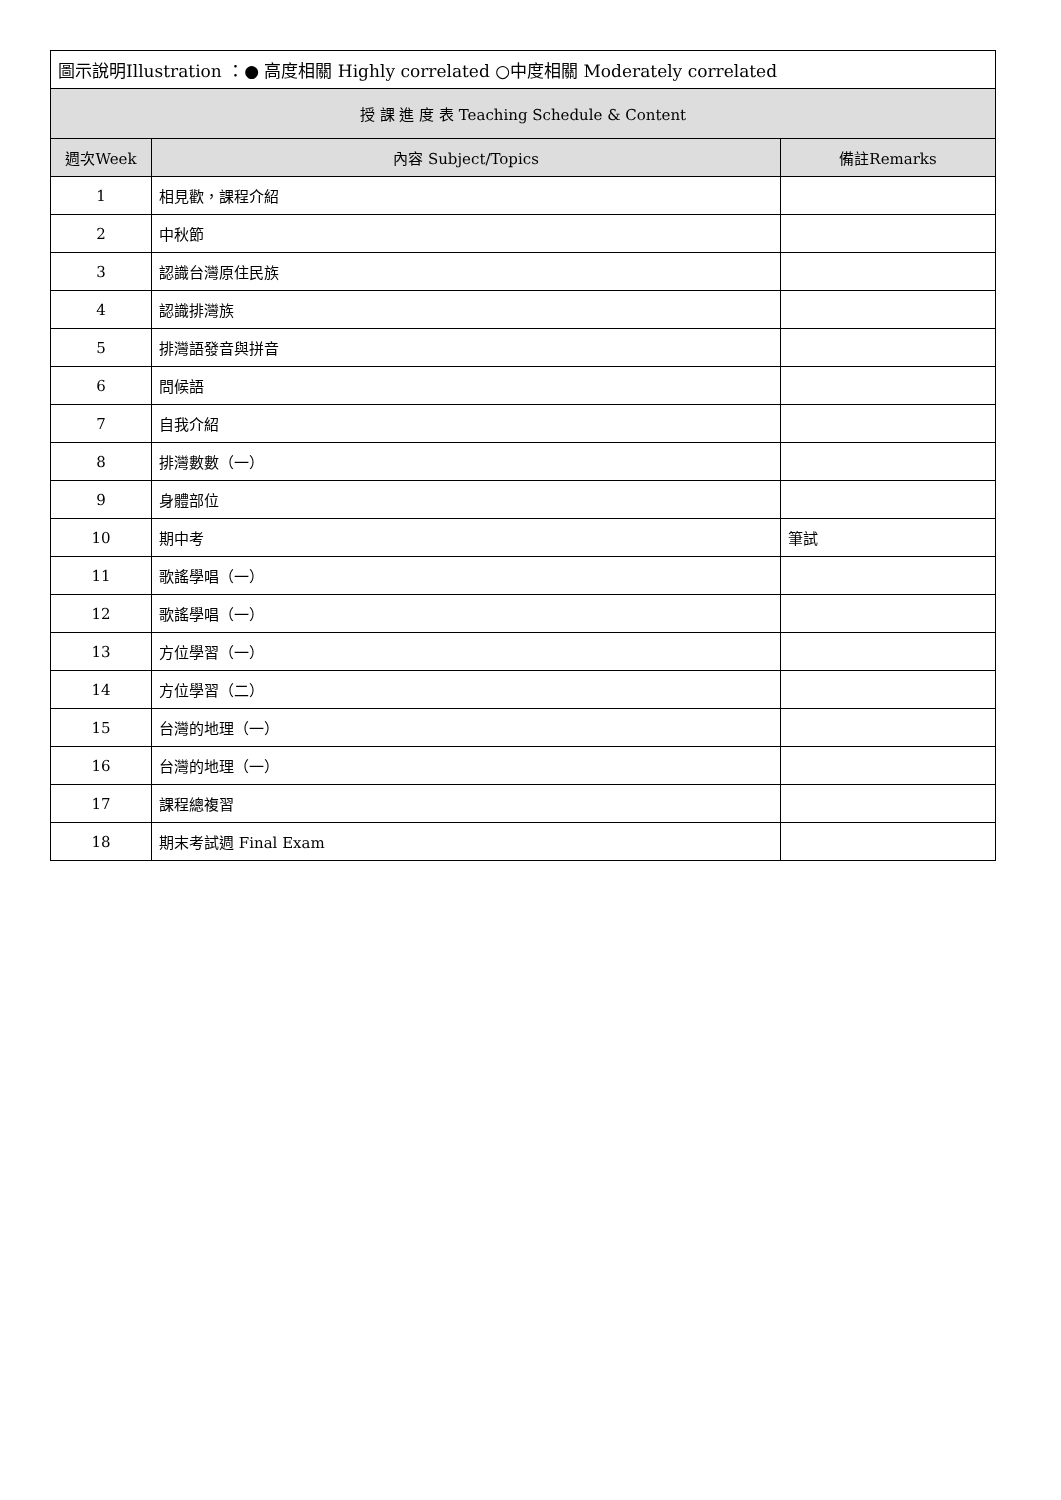| 圖示說明Illustration ：● 高度相關 Highly correlated ○中度相關 Moderately correlated | | |
| 授 課 進 度 表 Teaching Schedule & Content | | |
| 週次Week | 內容 Subject/Topics | 備註Remarks |
| 1 | 相見歡，課程介紹 | |
| 2 | 中秋節 | |
| 3 | 認識台灣原住民族 | |
| 4 | 認識排灣族 | |
| 5 | 排灣語發音與拼音 | |
| 6 | 問候語 | |
| 7 | 自我介紹 | |
| 8 | 排灣數數（一） | |
| 9 | 身體部位 | |
| 10 | 期中考 | 筆試 |
| 11 | 歌謠學唱（一） | |
| 12 | 歌謠學唱（一） | |
| 13 | 方位學習（一） | |
| 14 | 方位學習（二） | |
| 15 | 台灣的地理（一） | |
| 16 | 台灣的地理（一） | |
| 17 | 課程總複習 | |
| 18 | 期末考試週 Final Exam | |